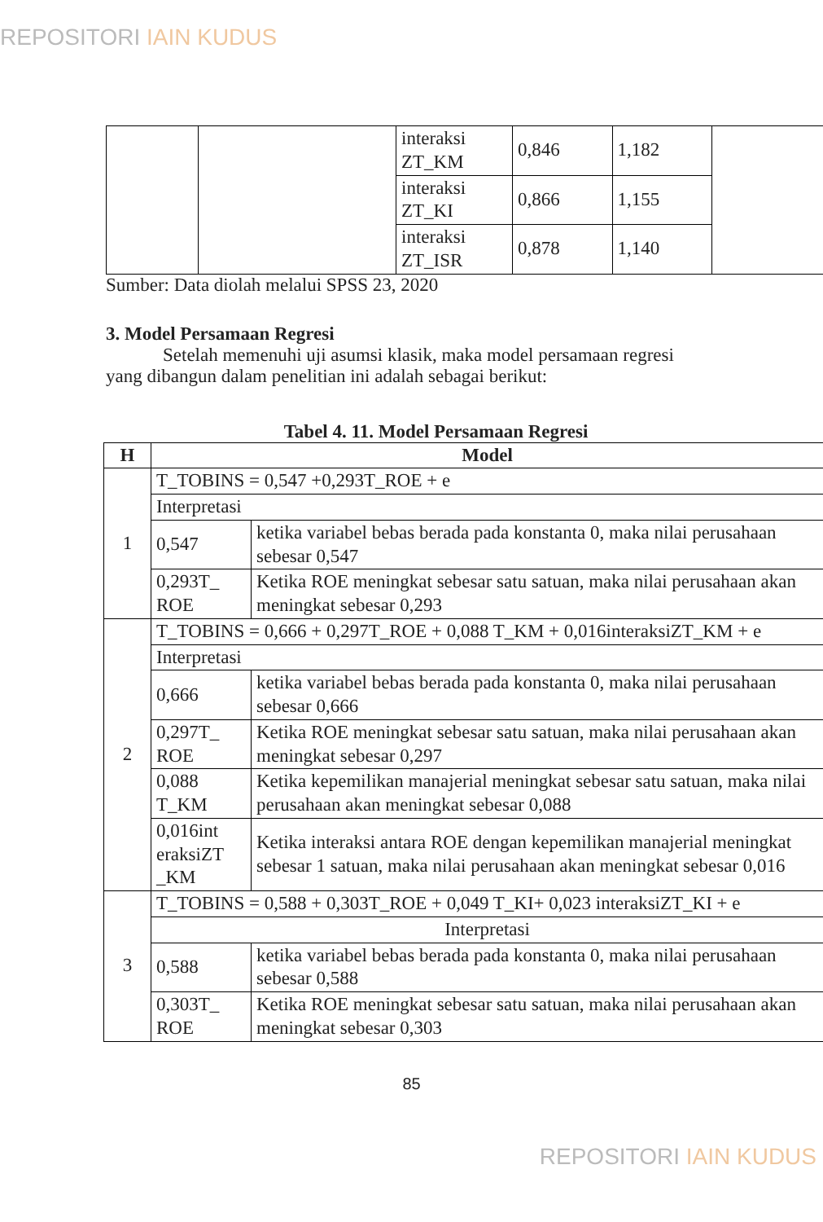REPOSITORI IAIN KUDUS
| | | interaksi ZT_KM | 0,846 | 1,182 | |
| | | interaksi ZT_KI | 0,866 | 1,155 | |
| | | interaksi ZT_ISR | 0,878 | 1,140 | |
Sumber: Data diolah melalui SPSS 23, 2020
3. Model Persamaan Regresi
Setelah memenuhi uji asumsi klasik, maka model persamaan regresi yang dibangun dalam penelitian ini adalah sebagai berikut:
Tabel 4. 11. Model Persamaan Regresi
| H | Model | |
| --- | --- | --- |
| 1 | T_TOBINS = 0,547 +0,293T_ROE + e | |
| | Interpretasi | |
| | 0,547 | ketika variabel bebas berada pada konstanta 0, maka nilai perusahaan sebesar 0,547 |
| | 0,293T_ ROE | Ketika ROE meningkat sebesar satu satuan, maka nilai perusahaan akan meningkat sebesar 0,293 |
| 2 | T_TOBINS = 0,666 + 0,297T_ROE + 0,088 T_KM + 0,016interaksiZT_KM + e | |
| | Interpretasi | |
| | 0,666 | ketika variabel bebas berada pada konstanta 0, maka nilai perusahaan sebesar 0,666 |
| | 0,297T_ ROE | Ketika ROE meningkat sebesar satu satuan, maka nilai perusahaan akan meningkat sebesar 0,297 |
| | 0,088 T_KM | Ketika kepemilikan manajerial meningkat sebesar satu satuan, maka nilai perusahaan akan meningkat sebesar 0,088 |
| | 0,016int eraksiZT _KM | Ketika interaksi antara ROE dengan kepemilikan manajerial meningkat sebesar 1 satuan, maka nilai perusahaan akan meningkat sebesar 0,016 |
| 3 | T_TOBINS = 0,588 + 0,303T_ROE + 0,049 T_KI+ 0,023 interaksiZT_KI + e | |
| | Interpretasi | |
| | 0,588 | ketika variabel bebas berada pada konstanta 0, maka nilai perusahaan sebesar 0,588 |
| | 0,303T_ ROE | Ketika ROE meningkat sebesar satu satuan, maka nilai perusahaan akan meningkat sebesar 0,303 |
85
REPOSITORI IAIN KUDUS